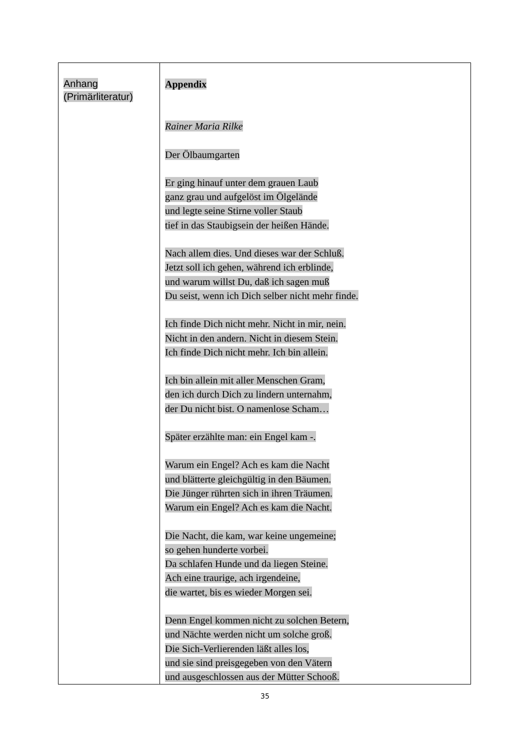| Anhang (Primärliteratur) | Appendix Rainer Maria Rilke Der Ölbaumgarten Er ging hinauf unter dem grauen Laub ganz grau und aufgelöst im Ölgelände und legte seine Stirne voller Staub tief in das Staubigsein der heißen Hände. Nach allem dies. Und dieses war der Schluß. Jetzt soll ich gehen, während ich erblinde, und warum willst Du, daß ich sagen muß Du seist, wenn ich Dich selber nicht mehr finde. Ich finde Dich nicht mehr. Nicht in mir, nein. Nicht in den andern. Nicht in diesem Stein. Ich finde Dich nicht mehr. Ich bin allein. Ich bin allein mit aller Menschen Gram, den ich durch Dich zu lindern unternahm, der Du nicht bist. O namenlose Scham… Später erzählte man: ein Engel kam -. Warum ein Engel? Ach es kam die Nacht und blätterte gleichgültig in den Bäumen. Die Jünger rührten sich in ihren Träumen. Warum ein Engel? Ach es kam die Nacht. Die Nacht, die kam, war keine ungemeine; so gehen hunderte vorbei. Da schlafen Hunde und da liegen Steine. Ach eine traurige, ach irgendeine, die wartet, bis es wieder Morgen sei. Denn Engel kommen nicht zu solchen Betern, und Nächte werden nicht um solche groß. Die Sich-Verlierenden läßt alles los, und sie sind preisgegeben von den Vätern und ausgeschlossen aus der Mütter Schooß. |
35